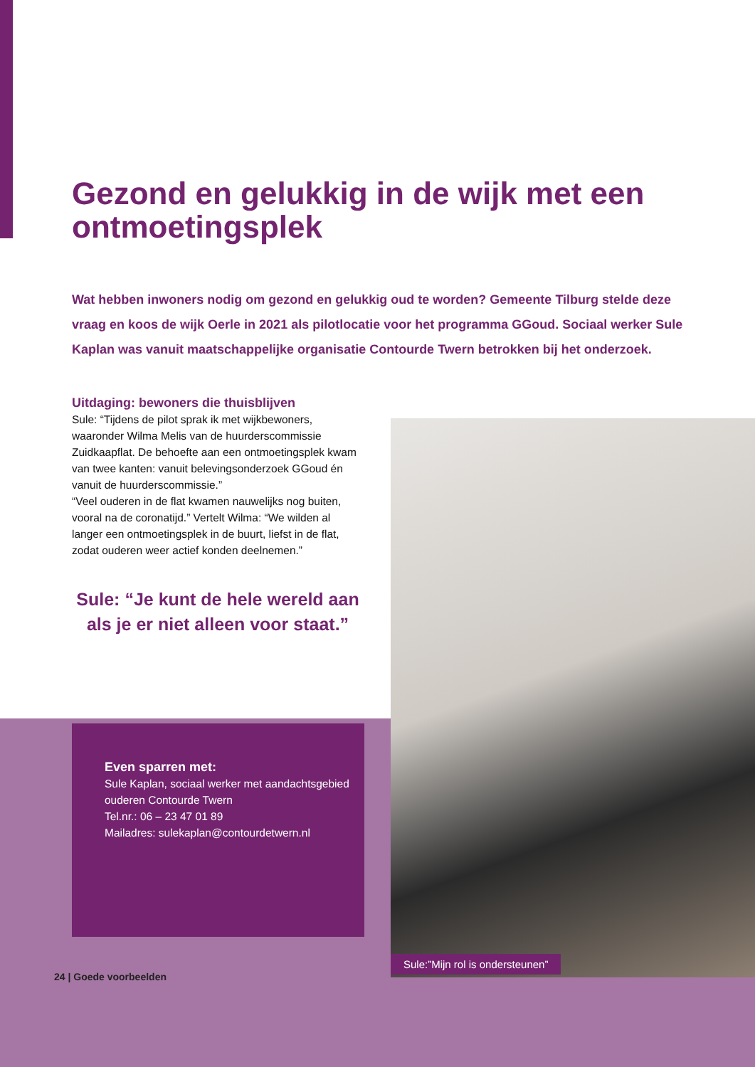Gezond en gelukkig in de wijk met een ontmoetingsplek
Wat hebben inwoners nodig om gezond en gelukkig oud te worden? Gemeente Tilburg stelde deze vraag en koos de wijk Oerle in 2021 als pilotlocatie voor het programma GGoud. Sociaal werker Sule Kaplan was vanuit maatschappelijke organisatie Contourde Twern betrokken bij het onderzoek.
Uitdaging: bewoners die thuisblijven
Sule: “Tijdens de pilot sprak ik met wijkbewoners, waaronder Wilma Melis van de huurderscommissie Zuidkaapflat. De behoefte aan een ontmoetingsplek kwam van twee kanten: vanuit belevingsonderzoek GGoud én vanuit de huurderscommissie.”
“Veel ouderen in de flat kwamen nauwelijks nog buiten, vooral na de coronatijd.” Vertelt Wilma: “We wilden al langer een ontmoetingsplek in de buurt, liefst in de flat, zodat ouderen weer actief konden deelnemen.”
Sule: “Je kunt de hele wereld aan als je er niet alleen voor staat.”
Even sparren met:
Sule Kaplan, sociaal werker met aandachtsgebied ouderen Contourde Twern
Tel.nr.: 06 – 23 47 01 89
Mailadres: sulekaplan@contourdetwern.nl
24 | Goede voorbeelden
Sule:”Mijn rol is ondersteunen”